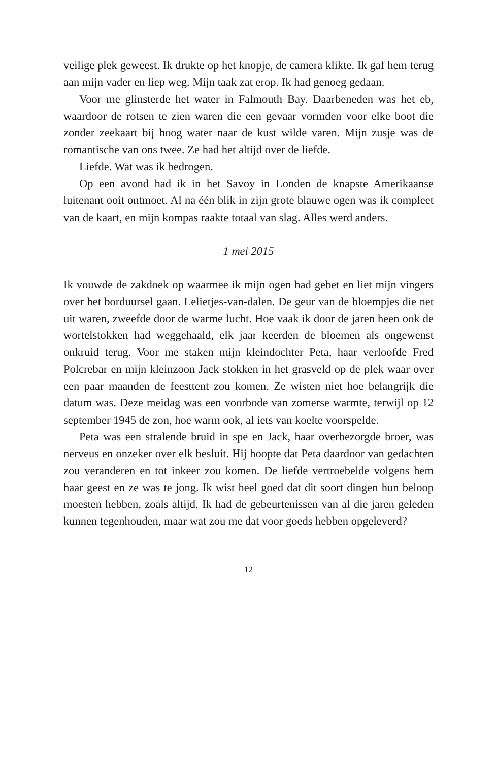veilige plek geweest. Ik drukte op het knopje, de camera klikte. Ik gaf hem terug aan mijn vader en liep weg. Mijn taak zat erop. Ik had genoeg gedaan.
Voor me glinsterde het water in Falmouth Bay. Daarbeneden was het eb, waardoor de rotsen te zien waren die een gevaar vormden voor elke boot die zonder zeekaart bij hoog water naar de kust wilde varen. Mijn zusje was de romantische van ons twee. Ze had het altijd over de liefde.
Liefde. Wat was ik bedrogen.
Op een avond had ik in het Savoy in Londen de knapste Amerikaanse luitenant ooit ontmoet. Al na één blik in zijn grote blauwe ogen was ik compleet van de kaart, en mijn kompas raakte totaal van slag. Alles werd anders.
1 mei 2015
Ik vouwde de zakdoek op waarmee ik mijn ogen had gebet en liet mijn vingers over het borduursel gaan. Lelietjes-van-dalen. De geur van de bloempjes die net uit waren, zweefde door de warme lucht. Hoe vaak ik door de jaren heen ook de wortelstokken had weggehaald, elk jaar keerden de bloemen als ongewenst onkruid terug. Voor me staken mijn kleindochter Peta, haar verloofde Fred Polcrebar en mijn kleinzoon Jack stokken in het grasveld op de plek waar over een paar maanden de feesttent zou komen. Ze wisten niet hoe belangrijk die datum was. Deze meidag was een voorbode van zomerse warmte, terwijl op 12 september 1945 de zon, hoe warm ook, al iets van koelte voorspelde.
Peta was een stralende bruid in spe en Jack, haar overbezorgde broer, was nerveus en onzeker over elk besluit. Hij hoopte dat Peta daardoor van gedachten zou veranderen en tot inkeer zou komen. De liefde vertroebelde volgens hem haar geest en ze was te jong. Ik wist heel goed dat dit soort dingen hun beloop moesten hebben, zoals altijd. Ik had de gebeurtenissen van al die jaren geleden kunnen tegenhouden, maar wat zou me dat voor goeds hebben opgeleverd?
12